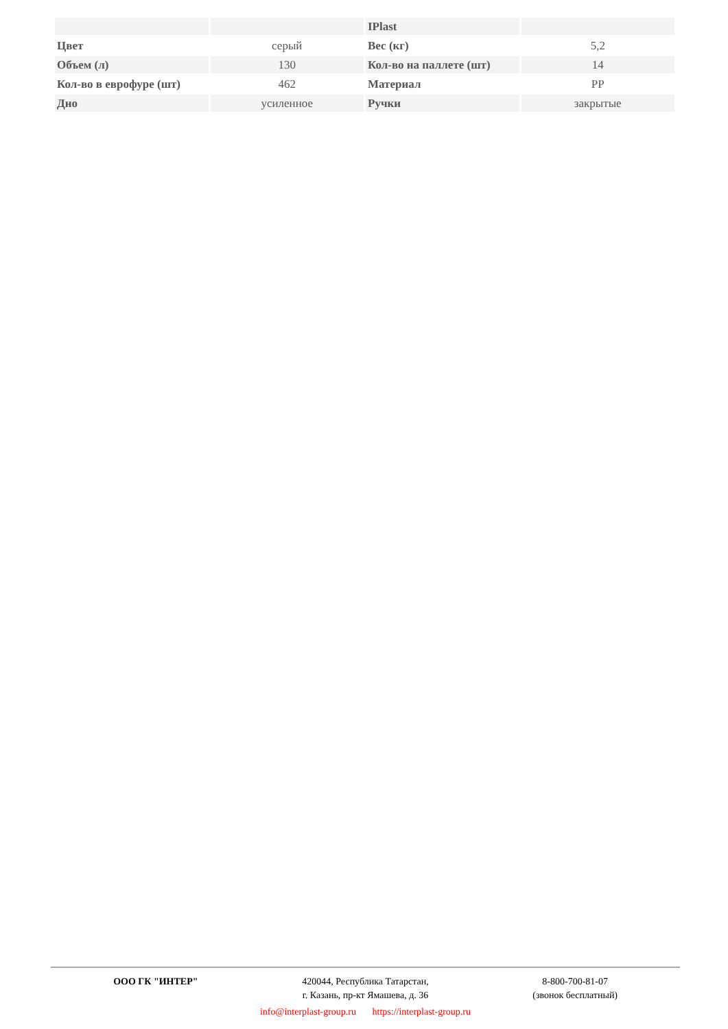| | | IPlast | |
| Цвет | серый | Вес (кг) | 5,2 |
| Объем (л) | 130 | Кол-во на паллете (шт) | 14 |
| Кол-во в еврофуре (шт) | 462 | Материал | PP |
| Дно | усиленное | Ручки | закрытые |
ООО ГК "ИНТЕР" 420044, Республика Татарстан,
г. Казань, пр-кт Ямашева, д. 36
8-800-700-81-07
(звонок бесплатный)
info@interplast-group.ru https://interplast-group.ru